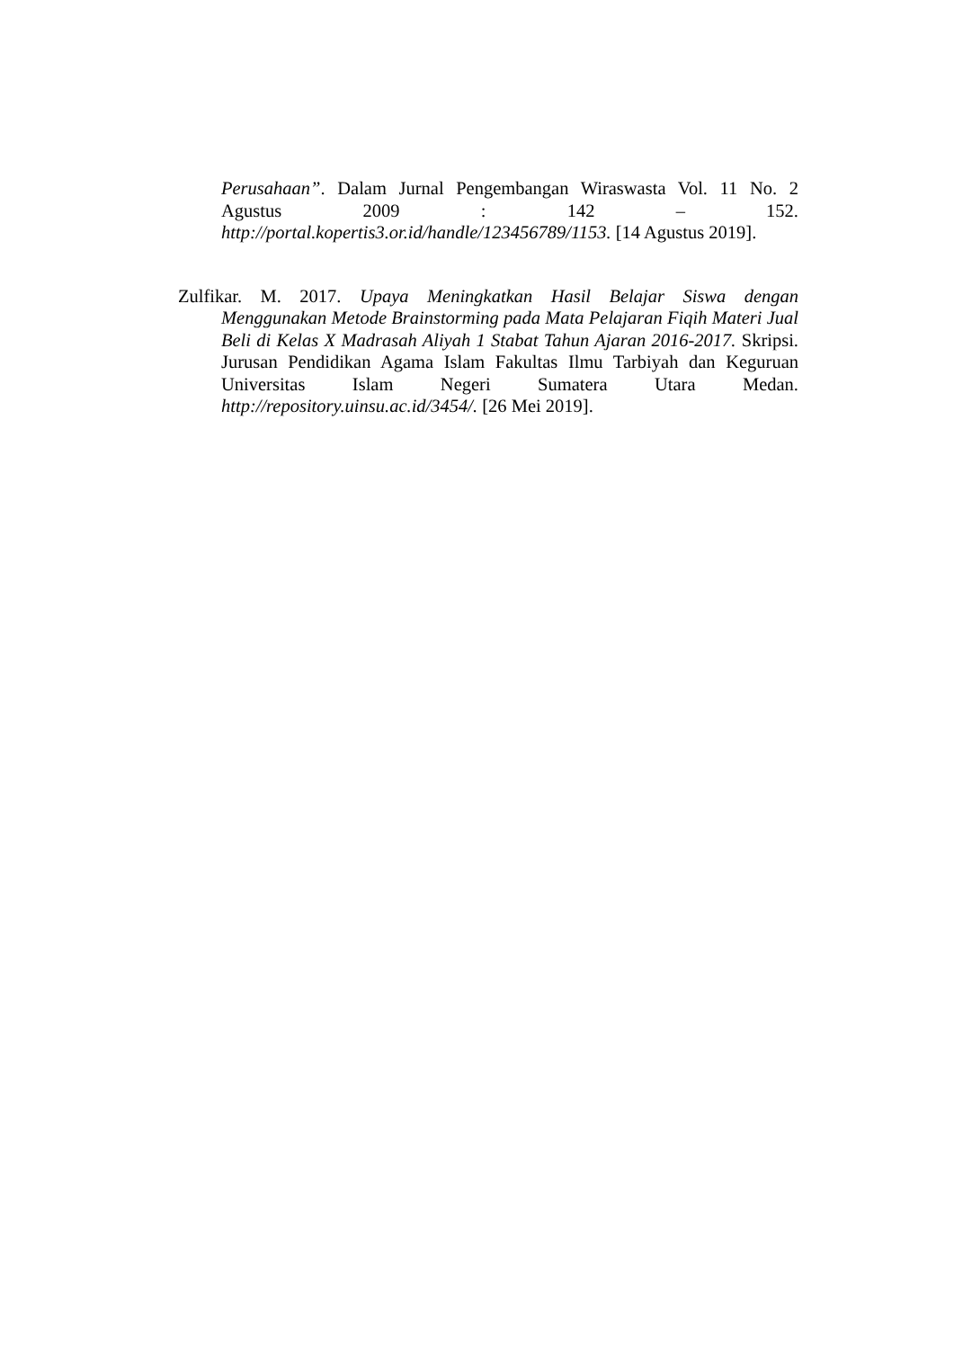Perusahaan”. Dalam Jurnal Pengembangan Wiraswasta Vol. 11 No. 2 Agustus 2009 : 142 – 152. http://portal.kopertis3.or.id/handle/123456789/1153. [14 Agustus 2019].
Zulfikar. M. 2017. Upaya Meningkatkan Hasil Belajar Siswa dengan Menggunakan Metode Brainstorming pada Mata Pelajaran Fiqih Materi Jual Beli di Kelas X Madrasah Aliyah 1 Stabat Tahun Ajaran 2016-2017. Skripsi. Jurusan Pendidikan Agama Islam Fakultas Ilmu Tarbiyah dan Keguruan Universitas Islam Negeri Sumatera Utara Medan. http://repository.uinsu.ac.id/3454/. [26 Mei 2019].